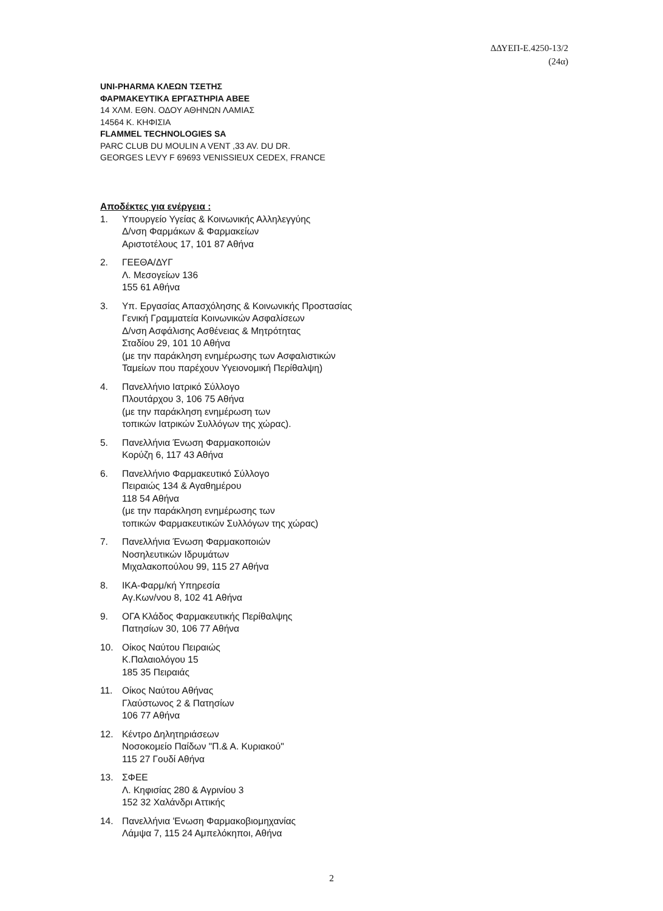ΔΔΥΕΠ-Ε.4250-13/2
(24α)
UNI-PHARMA ΚΛΕΩΝ ΤΣΕΤΗΣ
ΦΑΡΜΑΚΕΥΤΙΚΑ ΕΡΓΑΣΤΗΡΙΑ ΑΒΕΕ
14 ΧΛΜ. ΕΘΝ. ΟΔΟΥ ΑΘΗΝΩΝ ΛΑΜΙΑΣ
14564 Κ. ΚΗΦΙΣΙΑ
FLAMMEL TECHNOLOGIES SA
PARC CLUB DU MOULIN A VENT ,33 AV. DU DR.
GEORGES LEVY F 69693 VENISSIEUX CEDEX, FRANCE
Αποδέκτες για ενέργεια :
1. Υπουργείο Υγείας & Κοινωνικής Αλληλεγγύης
Δ/νση Φαρμάκων & Φαρμακείων
Αριστοτέλους 17, 101 87 Αθήνα
2. ΓΕΕΘΑ/ΔΥΓ
Λ. Μεσογείων 136
155 61 Αθήνα
3. Υπ. Εργασίας Απασχόλησης & Κοινωνικής Προστασίας
Γενική Γραμματεία Κοινωνικών Ασφαλίσεων
Δ/νση Ασφάλισης Ασθένειας & Μητρότητας
Σταδίου 29, 101 10 Αθήνα
(με την παράκληση ενημέρωσης των Ασφαλιστικών
Ταμείων που παρέχουν Υγειονομική Περίθαλψη)
4. Πανελλήνιο Ιατρικό Σύλλογο
Πλουτάρχου 3, 106 75 Αθήνα
(με την παράκληση ενημέρωση των
τοπικών Ιατρικών Συλλόγων της χώρας).
5. Πανελλήνια Ένωση Φαρμακοποιών
Κορύζη 6, 117 43 Αθήνα
6. Πανελλήνιο Φαρμακευτικό Σύλλογο
Πειραιώς 134 & Αγαθημέρου
118 54 Αθήνα
(με την παράκληση ενημέρωσης των
τοπικών Φαρμακευτικών Συλλόγων της χώρας)
7. Πανελλήνια Ένωση Φαρμακοποιών
Νοσηλευτικών Ιδρυμάτων
Μιχαλακοπούλου 99, 115 27 Αθήνα
8. ΙΚΑ-Φαρμ/κή Υπηρεσία
Αγ.Κων/νου 8, 102 41 Αθήνα
9. ΟΓΑ Κλάδος Φαρμακευτικής Περίθαλψης
Πατησίων 30, 106 77 Αθήνα
10. Οίκος Ναύτου Πειραιώς
Κ.Παλαιολόγου 15
185 35 Πειραιάς
11. Οίκος Ναύτου Αθήνας
Γλαύστωνος 2 & Πατησίων
106 77 Αθήνα
12. Κέντρο Δηλητηριάσεων
Νοσοκομείο Παίδων "Π.& Α. Κυριακού"
115 27 Γουδί Αθήνα
13. ΣΦΕΕ
Λ. Κηφισίας 280 & Αγρινίου 3
152 32 Χαλάνδρι Αττικής
14. Πανελλήνια 'Ενωση Φαρμακοβιομηχανίας
Λάμψα 7, 115 24 Αμπελόκηποι, Αθήνα
2